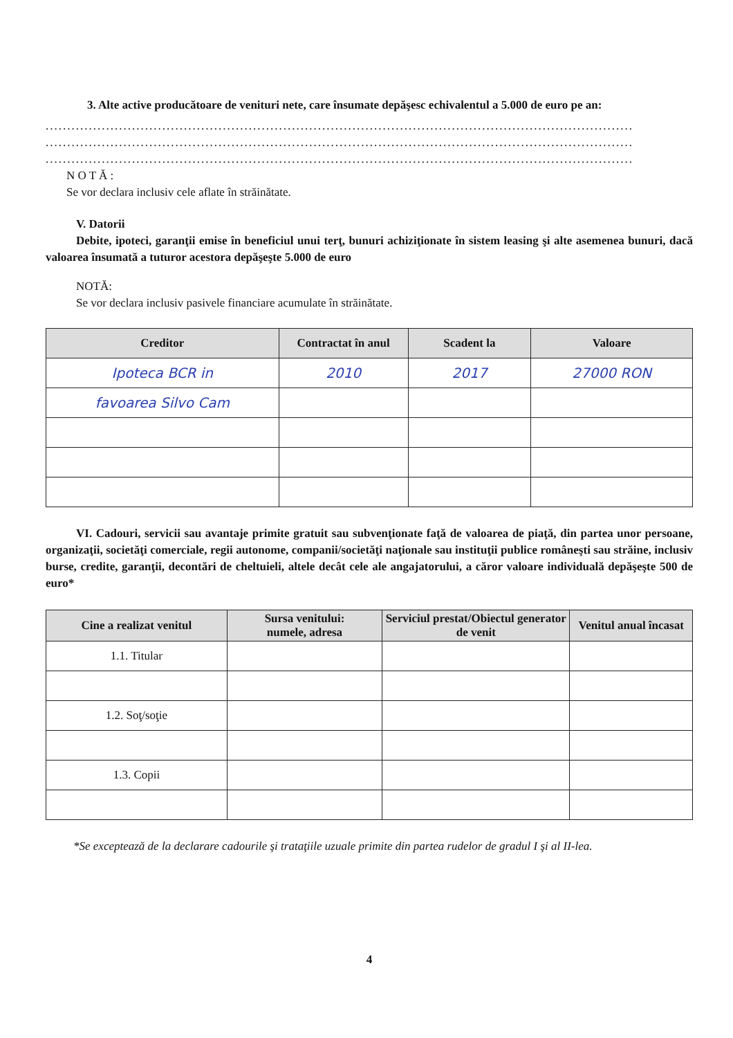3. Alte active producătoare de venituri nete, care însumate depăşesc echivalentul a 5.000 de euro pe an:
........................................................................................................................................
........................................................................................................................................
........................................................................................................................................
N O T Ă :
Se vor declara inclusiv cele aflate în străinătate.
V. Datorii
Debite, ipoteci, garanţii emise în beneficiul unui terţ, bunuri achiziţionate în sistem leasing şi alte asemenea bunuri, dacă valoarea însumată a tuturor acestora depăşeşte 5.000 de euro
NOTĂ:
Se vor declara inclusiv pasivele financiare acumulate în străinătate.
| Creditor | Contractat în anul | Scadent la | Valoare |
| --- | --- | --- | --- |
| Ipoteca BCR in | 2010 | 2017 | 27000 RON |
| favoarea Silvo Cam | | | |
VI. Cadouri, servicii sau avantaje primite gratuit sau subvenţionate faţă de valoarea de piaţă, din partea unor persoane, organizaţii, societăţi comerciale, regii autonome, companii/societăţi naţionale sau instituţii publice româneşti sau străine, inclusiv burse, credite, garanţii, decontări de cheltuieli, altele decât cele ale angajatorului, a căror valoare individuală depăşeşte 500 de euro*
| Cine a realizat venitul | Sursa venitului: numele, adresa | Serviciul prestat/Obiectul generator de venit | Venitul anual încasat |
| --- | --- | --- | --- |
| 1.1. Titular | | | |
| 1.2. Soţ/soţie | | | |
| 1.3. Copii | | | |
*Se exceptează de la declarare cadourile şi trataţiile uzuale primite din partea rudelor de gradul I şi al II-lea.
4